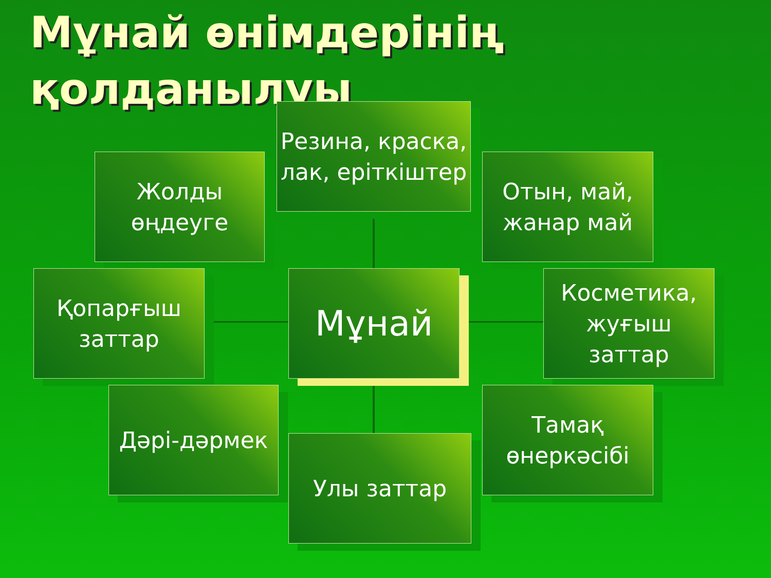Мұнай өнімдерінің
қолданылуы
Резина, краска, лак, еріткіштер
Жолды өңдеуге
Отын, май, жанар май
Қопарғыш заттар
Мұнай
Косметика, жуғыш заттар
Дәрі-дәрмек
Тамақ өнеркәсібі
Улы заттар